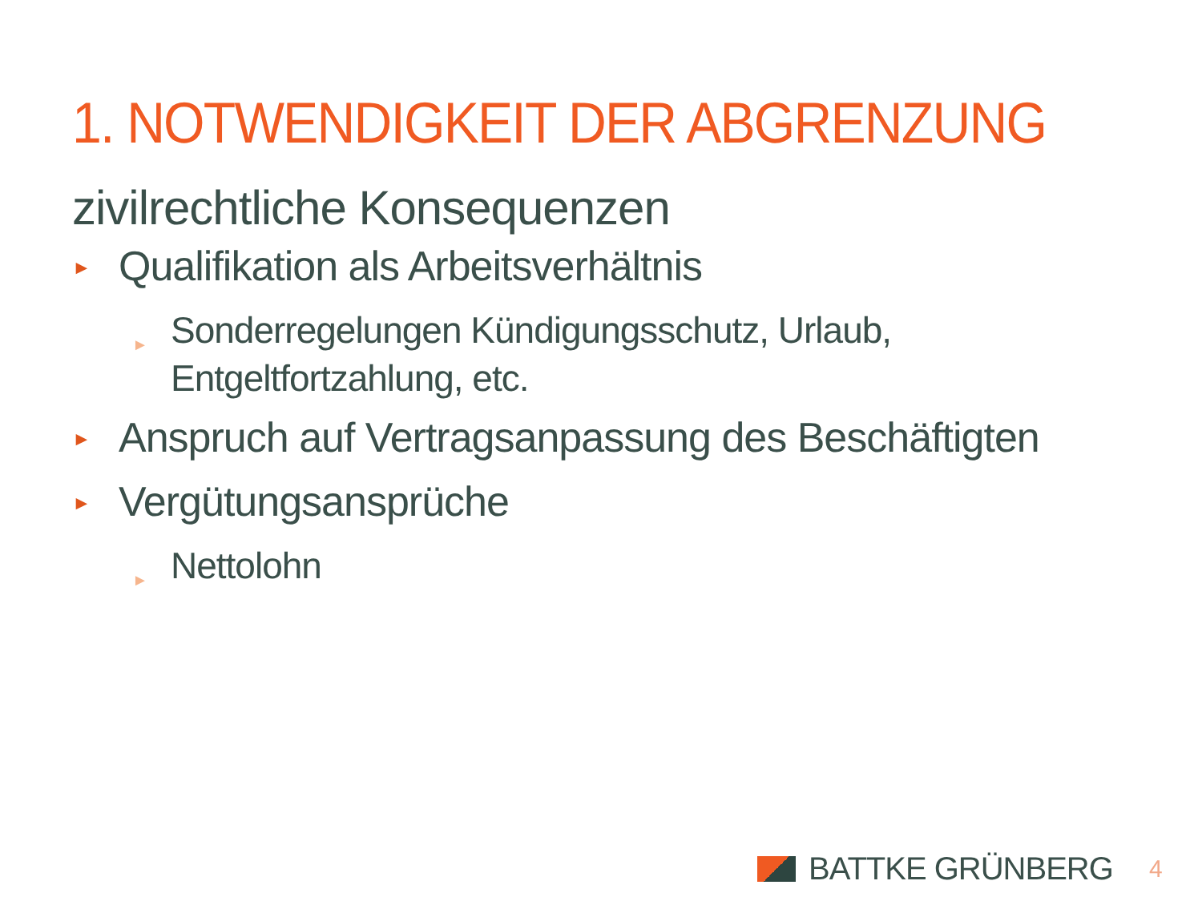1. NOTWENDIGKEIT DER ABGRENZUNG
zivilrechtliche Konsequenzen
► Qualifikation als Arbeitsverhältnis
► Sonderregelungen Kündigungsschutz, Urlaub,
Entgeltfortzahlung, etc.
► Anspruch auf Vertragsanpassung des Beschäftigten
► Vergütungsansprüche
► Nettolohn
BATTKE GRÜNBERG 4